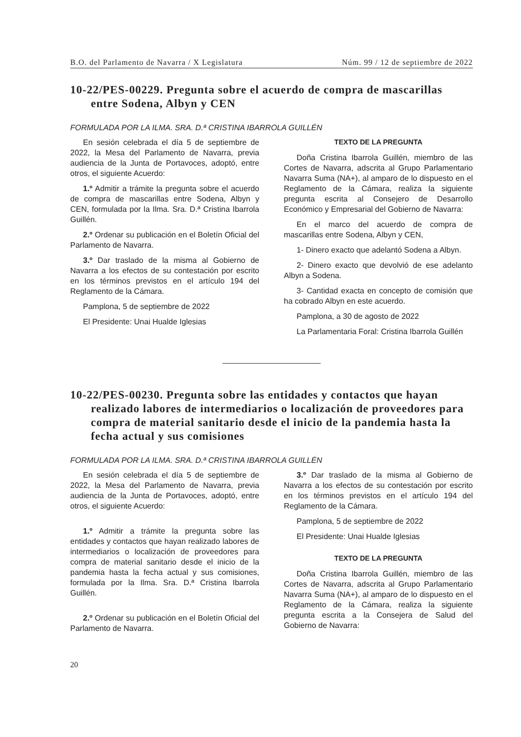B.O. del Parlamento de Navarra / X Legislatura Núm. 99 / 12 de septiembre de 2022
10-22/PES-00229. Pregunta sobre el acuerdo de compra de mascarillas entre Sodena, Albyn y CEN
FORMULADA POR LA ILMA. SRA. D.ª CRISTINA IBARROLA GUILLÉN
En sesión celebrada el día 5 de septiembre de 2022, la Mesa del Parlamento de Navarra, previa audiencia de la Junta de Portavoces, adoptó, entre otros, el siguiente Acuerdo:
1.º Admitir a trámite la pregunta sobre el acuerdo de compra de mascarillas entre Sodena, Albyn y CEN, formulada por la Ilma. Sra. D.ª Cristina Ibarrola Guillén.
2.º Ordenar su publicación en el Boletín Oficial del Parlamento de Navarra.
3.º Dar traslado de la misma al Gobierno de Navarra a los efectos de su contestación por escrito en los términos previstos en el artículo 194 del Reglamento de la Cámara.
Pamplona, 5 de septiembre de 2022
El Presidente: Unai Hualde Iglesias
TEXTO DE LA PREGUNTA
Doña Cristina Ibarrola Guillén, miembro de las Cortes de Navarra, adscrita al Grupo Parlamentario Navarra Suma (NA+), al amparo de lo dispuesto en el Reglamento de la Cámara, realiza la siguiente pregunta escrita al Consejero de Desarrollo Económico y Empresarial del Gobierno de Navarra:
En el marco del acuerdo de compra de mascarillas entre Sodena, Albyn y CEN,
1- Dinero exacto que adelantó Sodena a Albyn.
2- Dinero exacto que devolvió de ese adelanto Albyn a Sodena.
3- Cantidad exacta en concepto de comisión que ha cobrado Albyn en este acuerdo.
Pamplona, a 30 de agosto de 2022
La Parlamentaria Foral: Cristina Ibarrola Guillén
10-22/PES-00230. Pregunta sobre las entidades y contactos que hayan realizado labores de intermediarios o localización de proveedores para compra de material sanitario desde el inicio de la pandemia hasta la fecha actual y sus comisiones
FORMULADA POR LA ILMA. SRA. D.ª CRISTINA IBARROLA GUILLÉN
En sesión celebrada el día 5 de septiembre de 2022, la Mesa del Parlamento de Navarra, previa audiencia de la Junta de Portavoces, adoptó, entre otros, el siguiente Acuerdo:
1.º Admitir a trámite la pregunta sobre las entidades y contactos que hayan realizado labores de intermediarios o localización de proveedores para compra de material sanitario desde el inicio de la pandemia hasta la fecha actual y sus comisiones, formulada por la Ilma. Sra. D.ª Cristina Ibarrola Guillén.
2.º Ordenar su publicación en el Boletín Oficial del Parlamento de Navarra.
3.º Dar traslado de la misma al Gobierno de Navarra a los efectos de su contestación por escrito en los términos previstos en el artículo 194 del Reglamento de la Cámara.
Pamplona, 5 de septiembre de 2022
El Presidente: Unai Hualde Iglesias
TEXTO DE LA PREGUNTA
Doña Cristina Ibarrola Guillén, miembro de las Cortes de Navarra, adscrita al Grupo Parlamentario Navarra Suma (NA+), al amparo de lo dispuesto en el Reglamento de la Cámara, realiza la siguiente pregunta escrita a la Consejera de Salud del Gobierno de Navarra:
20